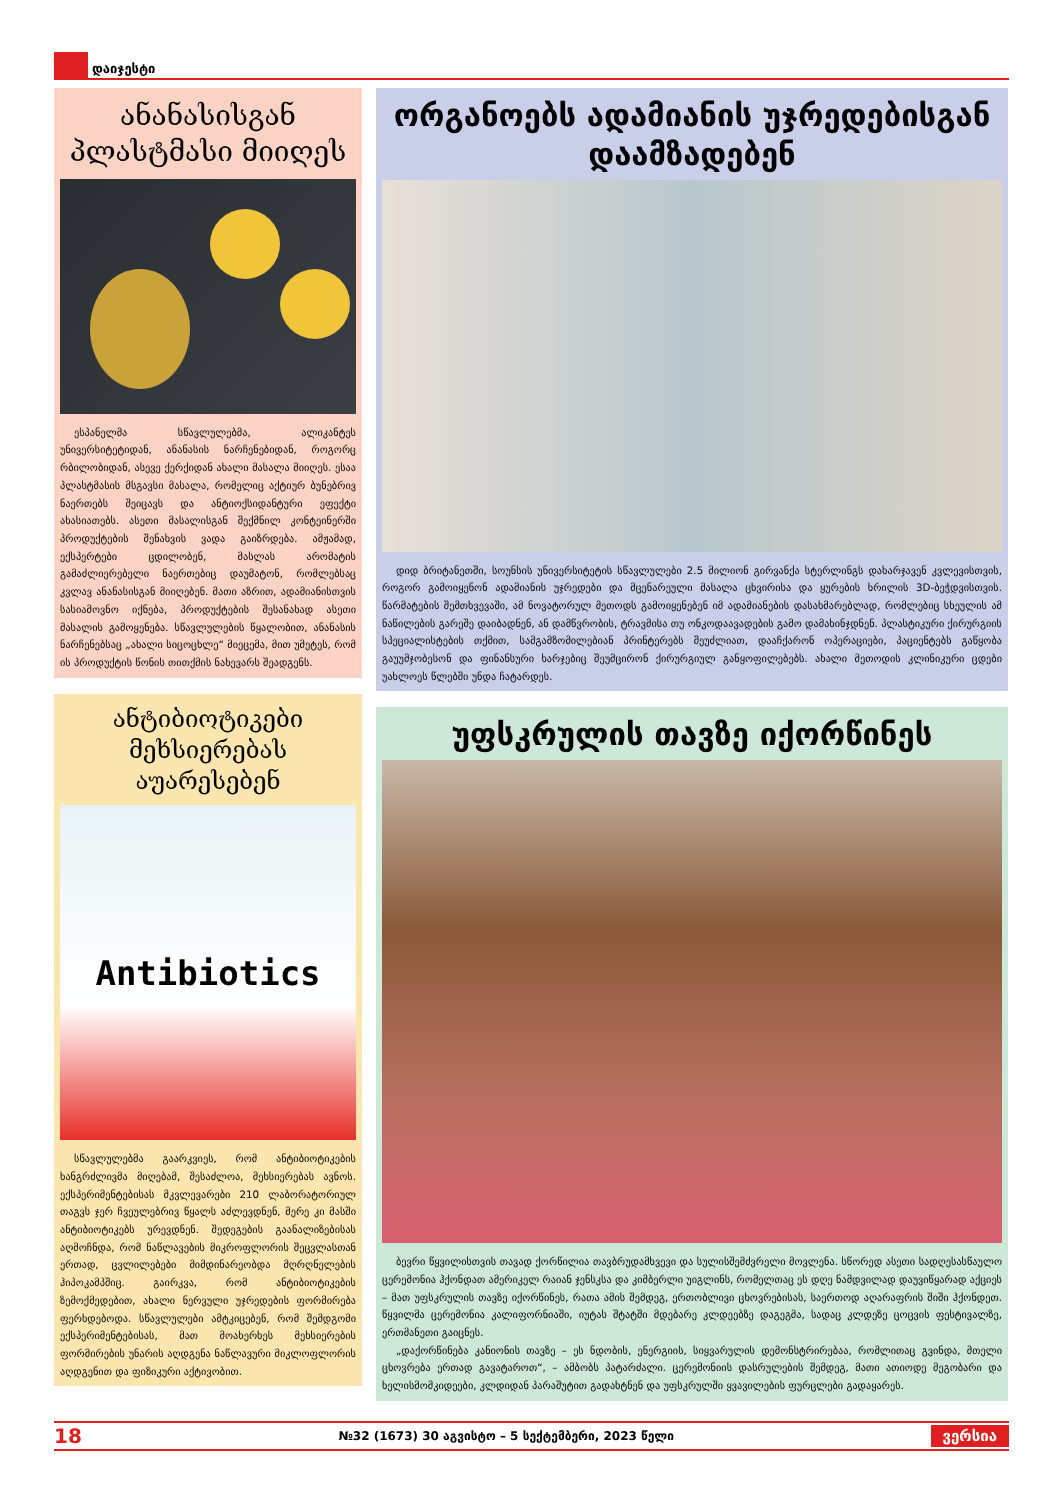დაიჯესტი
ანანასისგან პლასტმასი მიიღეს
ესპანელმა სწავლულებმა, ალიკანტეს უნივერსიტეტიდან, ანანასის ნარჩენებიდან, როგორც რბილობიდან, ასევე ქერქიდან ახალი მასალა მიიღეს. ესაა პლასტმასის მსგავსი მასალა, რომელიც აქტიურ ბუნებრივ ნაერთებს შეიცავს და ანტიოქსიდანტური ეფექტი ახასიათებს. ასეთი მასალისგან შექმნილ კონტეინერში პროდუქტების შენახვის ვადა გაიზრდება. ამჟამად, ექსპერტები ცდილობენ, მასლას არომატის გამაძლიერებელი ნაერთებიც დაუმატონ, რომლებსაც კვლავ ანანასისგან მიიღებენ. მათი აზრით, ადამიანისთვის სასიამოვნო იქნება, პროდუქტების შესანახად ასეთი მასალის გამოყენება. სწავლულების წყალობით, ანანასის ნარჩენებსაც „ახალი სიცოცხლე“ მიეცემა, მით უმეტეს, რომ ის პროდუქტის წონის თითქმის ნახევარს შეადგენს.
ანტიბიოტიკები მეხსიერებას აუარესებენ
Antibiotics
სწავლულებმა გაარკვიეს, რომ ანტიბიოტიკების ხანგრძლივმა მიღებამ, შესაძლოა, მეხსიერებას ავნოს. ექსპერიმენტებისას მკვლევარები 210 ლაბორატორიულ თაგვს ჯერ ჩვეულებრივ წყალს აძლევდნენ, მერე კი მასში ანტიბიოტიკებს ურევდნენ. შედეგების გაანალიზებისას აღმოჩნდა, რომ ნაწლავების მიკროფლორის შეცვლასთან ერთად, ცვლილებები მიმდინარეობდა მღრღნელების ჰიპოკამპშიც. გაირკვა, რომ ანტიბიოტიკების ზემოქმედებით, ახალი ნერვული უჯრედების ფორმირება ფერხდებოდა. სწავლულები ამტკიცებენ, რომ შემდგომი ექსპერიმენტებისას, მათ მოახერხეს მეხსიერების ფორმირების უნარის აღდგენა ნაწლავური მიკლოფლორის აღდგენით და ფიზიკური აქტივობით.
ორგანოებს ადამიანის უჯრედებისგან დაამზადებენ
დიდ ბრიტანეთში, სოუნსის უნივერსიტეტის სწავლულები 2.5 მილიონ გირვანქა სტერლინგს დახარჯავენ კვლევისთვის, როგორ გამოიყენონ ადამიანის უჯრედები და მცენარეული მასალა ცხვირისა და ყურების ხრილის 3D-ბეჭდვისთვის. წარმატების შემთხვევაში, ამ ნოვატორულ მეთოდს გამოიყენებენ იმ ადამიანების დასახმარებლად, რომლებიც სხეულის ამ ნაწილების გარეშე დაიბადნენ, ან დამწვრობის, ტრავმისა თუ ონკოდაავადების გამო დამახინჯდნენ. პლასტიკური ქირურგიის სპეციალისტების თქმით, სამგამზომილებიან პრინტერებს შეუძლიათ, დააჩქარონ ოპერაციები, პაციენტებს გაწყობა გაუუმჯობესონ და ფინანსური ხარჯებიც შეუმცირონ ქირურგიულ განყოფილებებს. ახალი მეთოდის კლინიკური ცდები უახლოეს წლებში უნდა ჩატარდეს.
უფსკრულის თავზე იქორწინეს
ბევრი წყვილისთვის თავად ქორწილია თავბრუდამხვევი და სულისშემძვრელი მოვლენა. სწორედ ასეთი სადღესასწაულო ცერემონია ჰქონდათ ამერიკელ რაიან ჯენსკსა და კიმბერლი უიგლინს, რომელთაც ეს დღე ნამდვილად დაუვიწყარად აქციეს – მათ უფსკრულის თავზე იქორწინეს, რათა ამის შემდეგ, ერთობლივი ცხოვრებისას, საერთოდ აღარაფრის შიში ჰქონდეთ. წყვილმა ცერემონია კალიფორნიაში, იუტას შტატში მდებარე კლდეებზე დაგეგმა, სადაც კლდეზე ცოცვის ფესტივალზე, ერთმანეთი გაიცნეს.
„დაქორწინება კანიონის თავზე – ეს ნდობის, ენერგიის, სიყვარულის დემონსტრირებაა, რომლითაც გვინდა, მთელი ცხოვრება ერთად გავატაროთ“, – ამბობს პატარძალი. ცერემონიის დასრულების შემდეგ, მათი ათიოდე მეგობარი და ხელისმომკიდეები, კლდიდან პარაშუტით გადახტნენ და უფსკრულში ყვავილების ფურცლები გადაყარეს.
18 №32 (1673) 30 აგვისტო – 5 სექტემბერი, 2023 წელი ვერსია